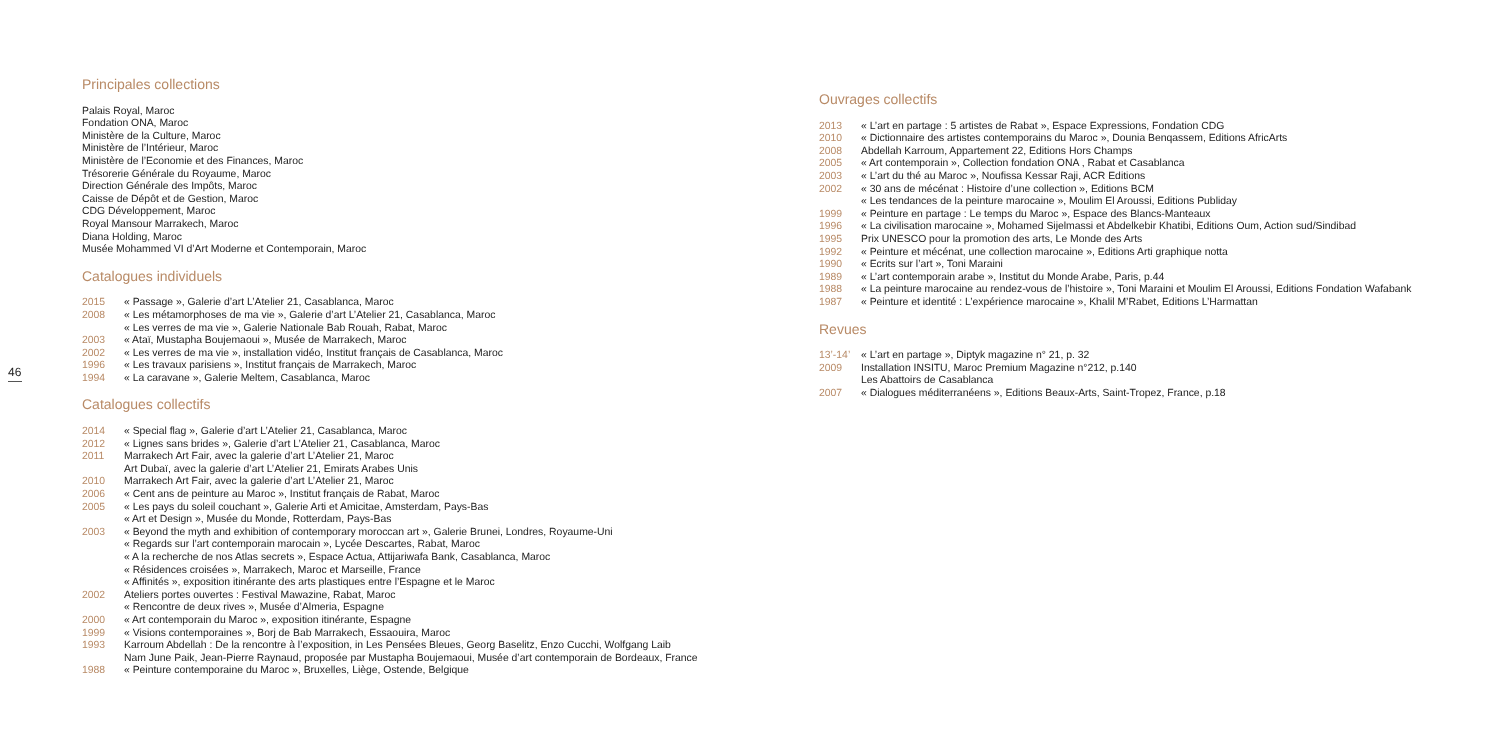46
Principales collections
Palais Royal, Maroc
Fondation ONA, Maroc
Ministère de la Culture, Maroc
Ministère de l’Intérieur, Maroc
Ministère de l’Economie et des Finances, Maroc
Trésorerie Générale du Royaume, Maroc
Direction Générale des Impôts, Maroc
Caisse de Dépôt et de Gestion, Maroc
CDG Développement, Maroc
Royal Mansour Marrakech, Maroc
Diana Holding, Maroc
Musée Mohammed VI d’Art Moderne et Contemporain, Maroc
Catalogues individuels
2015 « Passage », Galerie d’art L’Atelier 21, Casablanca, Maroc
2008 « Les métamorphoses de ma vie », Galerie d’art L’Atelier 21, Casablanca, Maroc
« Les verres de ma vie », Galerie Nationale Bab Rouah, Rabat, Maroc
2003 « Ataï, Mustapha Boujemaoui », Musée de Marrakech, Maroc
2002 « Les verres de ma vie », installation vidéo, Institut français de Casablanca, Maroc
1996 « Les travaux parisiens », Institut français de Marrakech, Maroc
1994 « La caravane », Galerie Meltem, Casablanca, Maroc
Catalogues collectifs
2014 « Special flag », Galerie d’art L’Atelier 21, Casablanca, Maroc
2012 « Lignes sans brides », Galerie d’art L’Atelier 21, Casablanca, Maroc
2011 Marrakech Art Fair, avec la galerie d’art L’Atelier 21, Maroc
Art Dubaï, avec la galerie d’art L’Atelier 21, Emirats Arabes Unis
2010 Marrakech Art Fair, avec la galerie d’art L’Atelier 21, Maroc
2006 « Cent ans de peinture au Maroc », Institut français de Rabat, Maroc
2005 « Les pays du soleil couchant », Galerie Arti et Amicitae, Amsterdam, Pays-Bas
« Art et Design », Musée du Monde, Rotterdam, Pays-Bas
2003 « Beyond the myth and exhibition of contemporary moroccan art », Galerie Brunei, Londres, Royaume-Uni
« Regards sur l’art contemporain marocain », Lycée Descartes, Rabat, Maroc
« A la recherche de nos Atlas secrets », Espace Actua, Attijariwafa Bank, Casablanca, Maroc
« Résidences croisées », Marrakech, Maroc et Marseille, France
« Affinités », exposition itinérante des arts plastiques entre l’Espagne et le Maroc
2002 Ateliers portes ouvertes : Festival Mawazine, Rabat, Maroc
« Rencontre de deux rives », Musée d’Almeria, Espagne
2000 « Art contemporain du Maroc », exposition itinérante, Espagne
1999 « Visions contemporaines », Borj de Bab Marrakech, Essaouira, Maroc
1993 Karroum Abdellah : De la rencontre à l’exposition, in Les Pensées Bleues, Georg Baselitz, Enzo Cucchi, Wolfgang Laib
Nam June Paik, Jean-Pierre Raynaud, proposée par Mustapha Boujemaoui, Musée d’art contemporain de Bordeaux, France
1988 « Peinture contemporaine du Maroc », Bruxelles, Liège, Ostende, Belgique
Ouvrages collectifs
2013 « L’art en partage : 5 artistes de Rabat », Espace Expressions, Fondation CDG
2010 « Dictionnaire des artistes contemporains du Maroc », Dounia Benqassem, Editions AfricArts
2008 Abdellah Karroum, Appartement 22, Editions Hors Champs
2005 « Art contemporain », Collection fondation ONA , Rabat et Casablanca
2003 « L’art du thé au Maroc », Noufissa Kessar Raji, ACR Editions
2002 « 30 ans de mécénat : Histoire d’une collection », Editions BCM
« Les tendances de la peinture marocaine », Moulim El Aroussi, Editions Publiday
1999 « Peinture en partage : Le temps du Maroc », Espace des Blancs-Manteaux
1996 « La civilisation marocaine », Mohamed Sijelmassi et Abdelkebir Khatibi, Editions Oum, Action sud/Sindibad
1995 Prix UNESCO pour la promotion des arts, Le Monde des Arts
1992 « Peinture et mécénat, une collection marocaine », Editions Arti graphique notta
1990 « Ecrits sur l’art », Toni Maraini
1989 « L’art contemporain arabe », Institut du Monde Arabe, Paris, p.44
1988 « La peinture marocaine au rendez-vous de l’histoire », Toni Maraini et Moulim El Aroussi, Editions Fondation Wafabank
1987 « Peinture et identité : L’expérience marocaine », Khalil M’Rabet, Editions L’Harmattan
Revues
13’-14’ « L’art en partage », Diptyk magazine n° 21, p. 32
2009 Installation INSITU, Maroc Premium Magazine n°212, p.140
Les Abattoirs de Casablanca
2007 « Dialogues méditerranéens », Editions Beaux-Arts, Saint-Tropez, France, p.18